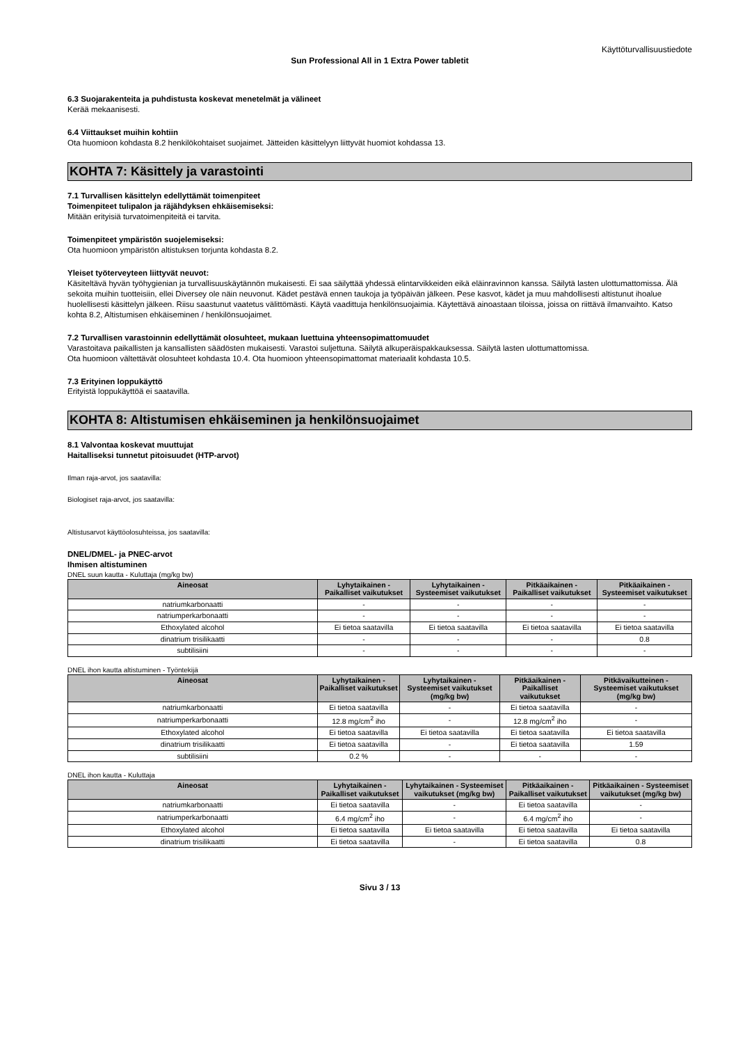Käyttöturvallisuustiedote
Sun Professional All in 1 Extra Power tabletit
6.3 Suojarakenteita ja puhdistusta koskevat menetelmät ja välineet
Kerää mekaanisesti.
6.4 Viittaukset muihin kohtiin
Ota huomioon kohdasta 8.2 henkilökohtaiset suojaimet. Jätteiden käsittelyyn liittyvät huomiot kohdassa 13.
KOHTA 7: Käsittely ja varastointi
7.1 Turvallisen käsittelyn edellyttämät toimenpiteet
Toimenpiteet tulipalon ja räjähdyksen ehkäisemiseksi:
Mitään erityisiä turvatoimenpiteitä ei tarvita.
Toimenpiteet ympäristön suojelemiseksi:
Ota huomioon ympäristön altistuksen torjunta kohdasta 8.2.
Yleiset työterveyteen liittyvät neuvot:
Käsiteltävä hyvän työhygienian ja turvallisuuskäytännön mukaisesti. Ei saa säilyttää yhdessä elintarvikkeiden eikä eläinravinnon kanssa. Säilytä lasten ulottumattomissa. Älä sekoita muihin tuotteisiin, ellei Diversey ole näin neuvonut. Kädet pestävä ennen taukoja ja työpäivän jälkeen. Pese kasvot, kädet ja muu mahdollisesti altistunut ihoalue huolellisesti käsittelyn jälkeen. Riisu saastunut vaatetus välittömästi. Käytä vaadittuja henkilönsuojaimia. Käytettävä ainoastaan tiloissa, joissa on riittävä ilmanvaihto. Katso kohta 8.2, Altistumisen ehkäiseminen / henkilönsuojaimet.
7.2 Turvallisen varastoinnin edellyttämät olosuhteet, mukaan luettuina yhteensopimattomuudet
Varastoitava paikallisten ja kansallisten säädösten mukaisesti. Varastoi suljettuna. Säilytä alkuperäispakkauksessa. Säilytä lasten ulottumattomissa.
Ota huomioon vältettävät olosuhteet kohdasta 10.4. Ota huomioon yhteensopimattomat materiaalit kohdasta 10.5.
7.3 Erityinen loppukäyttö
Erityistä loppukäyttöä ei saatavilla.
KOHTA 8: Altistumisen ehkäiseminen ja henkilönsuojaimet
8.1 Valvontaa koskevat muuttujat
Haitalliseksi tunnetut pitoisuudet (HTP-arvot)
Ilman raja-arvot, jos saatavilla:
Biologiset raja-arvot, jos saatavilla:
Altistusarvot käyttöolosuhteissa, jos saatavilla:
DNEL/DMEL- ja PNEC-arvot
Ihmisen altistuminen
DNEL suun kautta - Kuluttaja (mg/kg bw)
| Aineosat | Lyhytaikainen - Paikalliset vaikutukset | Lyhytaikainen - Systeemiset vaikutukset | Pitkäaikainen - Paikalliset vaikutukset | Pitkäaikainen - Systeemiset vaikutukset |
| --- | --- | --- | --- | --- |
| natriumkarbonaatti | - | - | - | - |
| natriumperkarbonaatti | - | - | - | - |
| Ethoxylated alcohol | Ei tietoa saatavilla | Ei tietoa saatavilla | Ei tietoa saatavilla | Ei tietoa saatavilla |
| dinatrium trisilikaatti | - | - | - | 0.8 |
| subtilisiini | - | - | - | - |
DNEL ihon kautta altistuminen - Työntekijä
| Aineosat | Lyhytaikainen - Paikalliset vaikutukset | Lyhytaikainen - Systeemiset vaikutukset (mg/kg bw) | Pitkäaikainen - Paikalliset vaikutukset | Pitkävaikutteinen - Systeemiset vaikutukset (mg/kg bw) |
| --- | --- | --- | --- | --- |
| natriumkarbonaatti | Ei tietoa saatavilla | - | Ei tietoa saatavilla | - |
| natriumperkarbonaatti | 12.8 mg/cm<sup>2</sup> iho | - | 12.8 mg/cm<sup>2</sup> iho | - |
| Ethoxylated alcohol | Ei tietoa saatavilla | Ei tietoa saatavilla | Ei tietoa saatavilla | Ei tietoa saatavilla |
| dinatrium trisilikaatti | Ei tietoa saatavilla | - | Ei tietoa saatavilla | 1.59 |
| subtilisiini | 0.2 % | - | - | - |
DNEL ihon kautta - Kuluttaja
| Aineosat | Lyhytaikainen - Paikalliset vaikutukset | Lyhytaikainen - Systeemiset vaikutukset (mg/kg bw) | Pitkäaikainen - Paikalliset vaikutukset | Pitkäaikainen - Systeemiset vaikutukset (mg/kg bw) |
| --- | --- | --- | --- | --- |
| natriumkarbonaatti | Ei tietoa saatavilla | - | Ei tietoa saatavilla | - |
| natriumperkarbonaatti | 6.4 mg/cm<sup>2</sup> iho | - | 6.4 mg/cm<sup>2</sup> iho | - |
| Ethoxylated alcohol | Ei tietoa saatavilla | Ei tietoa saatavilla | Ei tietoa saatavilla | Ei tietoa saatavilla |
| dinatrium trisilikaatti | Ei tietoa saatavilla | - | Ei tietoa saatavilla | 0.8 |
Sivu 3 / 13